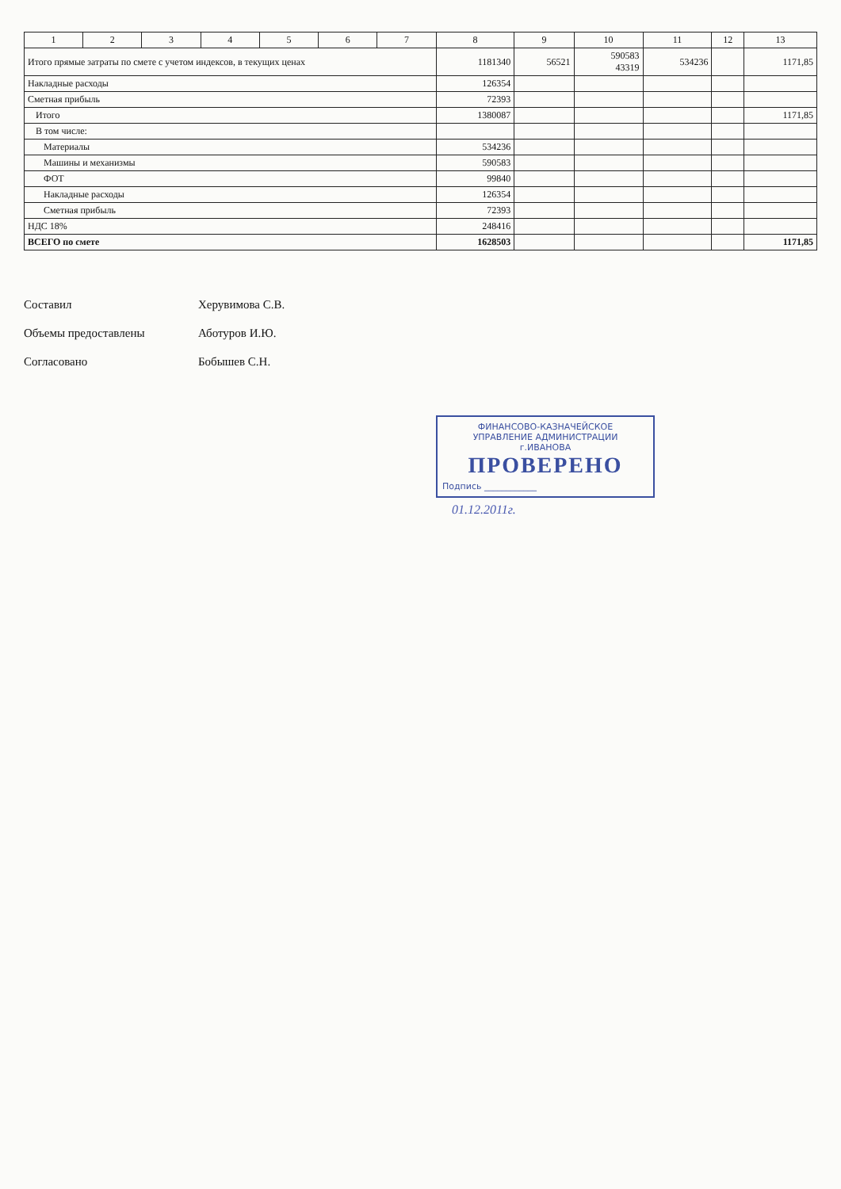| 1 | 2 | 3 | 4 | 5 | 6 | 7 | 8 | 9 | 10 | 11 | 12 | 13 |
| --- | --- | --- | --- | --- | --- | --- | --- | --- | --- | --- | --- | --- |
| Итого прямые затраты по смете с учетом индексов, в текущих ценах | | | | | | | 1181340 | 56521 | 590583 43319 | 534236 | | 1171,85 |
| Накладные расходы | | | | | | | 126354 | | | | | |
| Сметная прибыль | | | | | | | 72393 | | | | | |
| Итого | | | | | | | 1380087 | | | | | 1171,85 |
| В том числе: | | | | | | | | | | | | |
| Материалы | | | | | | | 534236 | | | | | |
| Машины и механизмы | | | | | | | 590583 | | | | | |
| ФОТ | | | | | | | 99840 | | | | | |
| Накладные расходы | | | | | | | 126354 | | | | | |
| Сметная прибыль | | | | | | | 72393 | | | | | |
| НДС 18% | | | | | | | 248416 | | | | | |
| ВСЕГО по смете | | | | | | | 1628503 | | | | | 1171,85 |
Составил Херувимова С.В.
Объемы предоставлены Аботуров И.Ю.
Согласовано Бобышев С.Н.
ФИНАНСОВО-КАЗНАЧЕЙСКОЕ
УПРАВЛЕНИЕ АДМИНИСТРАЦИИ
г.ИВАНОВА
ПРОВЕРЕНО
Подпись ____________
01.12.2011г.